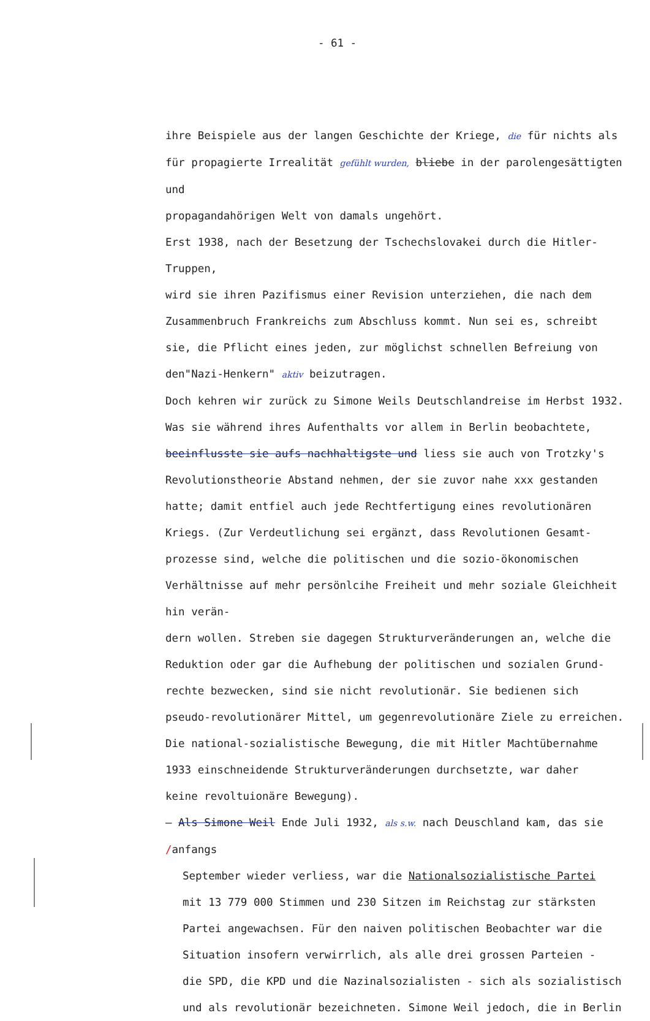- 61 -
ihre Beispiele aus der langen Geschichte der Kriege, die für nichts als
für propagierte Irrealität gefühlt wurden, bliebe in der parolengesättigten und
propagandahörigen Welt von damals ungehört.
Erst 1938, nach der Besetzung der Tschechslovakei durch die Hitler-Truppen,
wird sie ihren Pazifismus einer Revision unterziehen, die nach dem
Zusammenbruch Frankreichs zum Abschluss kommt. Nun sei es, schreibt
sie, die Pflicht eines jeden, zur möglichst schnellen Befreiung von
den"Nazi-Henkern" aktiv beizutragen.
Doch kehren wir zurück zu Simone Weils Deutschlandreise im Herbst 1932.
Was sie während ihres Aufenthalts vor allem in Berlin beobachtete,
beeinflusste sie aufs nachhaltigste und liess sie auch von Trotzky's
Revolutionstheorie Abstand nehmen, der sie zuvor nahe xxx gestanden
hatte; damit entfiel auch jede Rechtfertigung eines revolutionären
Kriegs. (Zur Verdeutlichung sei ergänzt, dass Revolutionen Gesamt-
prozesse sind, welche die politischen und die sozio-ökonomischen
Verhältnisse auf mehr persönlcihe Freiheit und mehr soziale Gleichheit hin verän-
dern wollen. Streben sie dagegen Strukturveränderungen an, welche die
Reduktion oder gar die Aufhebung der politischen und sozialen Grund-
rechte bezwecken, sind sie nicht revolutionär. Sie bedienen sich
pseudo-revolutionärer Mittel, um gegenrevolutionäre Ziele zu erreichen.
Die national-sozialistische Bewegung, die mit Hitler Machtübernahme
1933 einschneidende Strukturveränderungen durchsetzte, war daher
keine revoltuionäre Bewegung).
— Als Simone Weil Ende Juli 1932, als s.w. nach Deuschland kam, das sie /anfangs
September wieder verliess, war die Nationalsozialistische Partei
mit 13 779 000 Stimmen und 230 Sitzen im Reichstag zur stärksten
Partei angewachsen. Für den naiven politischen Beobachter war die
Situation insofern verwirrlich, als alle drei grossen Parteien -
die SPD, die KPD und die Nazinalsozialisten - sich als sozialistisch
und als revolutionär bezeichneten. Simone Weil jedoch, die in Berlin